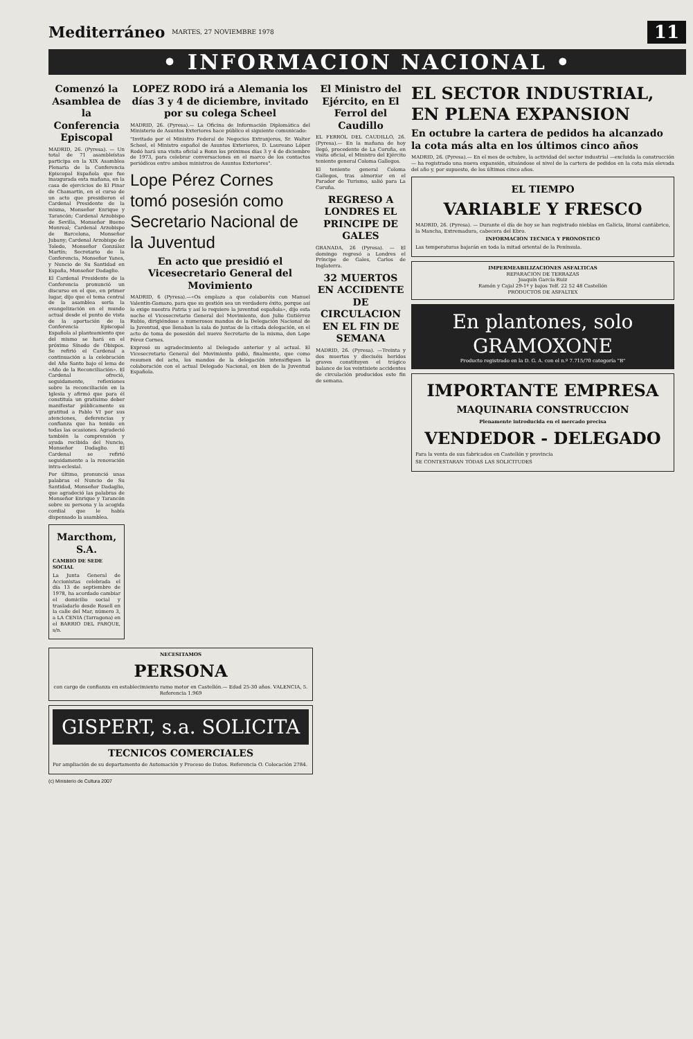Mediterráneo MARTES, 27 NOVIEMBRE 1978 11
• INFORMACION NACIONAL •
Comenzó la Asamblea de la Conferencia Episcopal
MADRID, 26. (Pyresa). — Un total de 71 asambleístas participa en la XIX Asamblea Plenaria de la Conferencia Episcopal Española que fue inaugurada esta mañana, en la casa de ejercicios de El Pinar de Chamartín, en el curso de un acto que presidieron el Cardenal Presidente de la misma, Monseñor Enrique y Tarancón; Cardenal Arzobispo de Sevilla, Monseñor Bueno Monreal; Cardenal Arzobispo de Barcelona, Monseñor Jubany; Cardenal Arzobispo de Toledo, Monseñor González Martín; Secretario de la Conferencia, Monseñor Yanes, y Nuncio de Su Santidad en España, Monseñor Dadaglio.
El Cardenal Presidente de la Conferencia pronunció un discurso en el que, en primer lugar, dijo que el tema central de la asamblea sería la evangelización en el mundo actual desde el punto de vista de la aportación de la Conferencia Episcopal Española al planteamiento que del mismo se hará en el próximo Sínodo de Obispos. Se refirió el Cardenal a continuación a la celebración del Año Santo bajo el lema de «Año de la Reconciliación». El Cardenal ofreció, seguidamente, reflexiones sobre la reconciliación en la Iglesia y afirmó que para él constituía un gratísimo deber manifestar públicamente su gratitud a Pablo VI por sus atenciones, deferencias y confianza que ha tenido en todas las ocasiones. Agradeció también la comprensión y ayuda recibida del Nuncio, Monseñor Dadaglio. El Cardenal se refirió seguidamente a la renovación intra-eclesial.
Por último, pronunció unas palabras el Nuncio de Su Santidad, Monseñor Dadaglio, que agradeció las palabras de Monseñor Enrique y Tarancón sobre su persona y la acogida cordial que le había dispensado la asamblea.
Marcthom, S.A.
CAMBIO DE SEDE SOCIAL
La Junta General de Accionistas celebrada el día 13 de septiembre de 1978, ha acordado cambiar el domicilio social y trasladarlo desde Rosell en la calle del Mar, número 3, a LA CENIA (Tarragona) en el BARRIO DEL PARQUE, s/n.
LOPEZ RODO irá a Alemania los días 3 y 4 de diciembre, invitado por su colega Scheel
MADRID, 26. (Pyresa).— La Oficina de Información Diplomática del Ministerio de Asuntos Exteriores hace público el siguiente comunicado:
"Invitado por el Ministro Federal de Negocios Extranjeros, Sr. Walter Scheel, el Ministro español de Asuntos Exteriores, D. Laureano López Rodó hará una visita oficial a Bonn los próximos días 3 y 4 de diciembre de 1973, para celebrar conversaciones en el marco de los contactos periódicos entre ambos ministros de Asuntos Exteriores".
Lope Pérez Cornes tomó posesión como Secretario Nacional de la Juventud
En acto que presidió el Vicesecretario General del Movimiento
MADRID, 6 (Pyresa).—«Os emplazo a que colaboréis con Manuel Valentín-Gamazo, para que su gestión sea un verdadero éxito, porque así lo exige nuestra Patria y así lo requiere la juventud española», dijo esta noche el Vicesecretario General del Movimiento, don Julio Gutiérrez Rubio, dirigiéndose a numerosos mandos de la Delegación Nacional de la Juventud, que llenaban la sala de juntas de la citada delegación, en el acto de toma de posesión del nuevo Secretario de la misma, don Lope Pérez Cornes.
Expresó su agradecimiento al Delegado anterior y al actual. El Vicesecretario General del Movimiento pidió, finalmente, que como resumen del acto, los mandos de la delegación intensifiquen la colaboración con el actual Delegado Nacional, en bien de la Juventud Española.
El Ministro del Ejército, en El Ferrol del Caudillo
EL FERROL DEL CAUDILLO, 26. (Pyresa).— En la mañana de hoy llegó, procedente de La Coruña, en visita oficial, el Ministro del Ejército teniente general Coloma Gallegos.
El teniente general Coloma Gallegos, tras almorzar en el Parador de Turismo, salió para La Coruña.
REGRESO A LONDRES EL PRINCIPE DE GALES
GRANADA, 26 (Pyresa). — El domingo regresó a Londres el Príncipe de Gales, Carlos de Inglaterra.
32 MUERTOS EN ACCIDENTE DE CIRCULACION EN EL FIN DE SEMANA
MADRID, 26. (Pyresa). —Treinta y dos muertos y dieciséis heridos graves constituyen el trágico balance de los veintisiete accidentes de circulación producidos este fin de semana.
EL SECTOR INDUSTRIAL, EN PLENA EXPANSION
En octubre la cartera de pedidos ha alcanzado la cota más alta en los últimos cinco años
MADRID, 26. (Pyresa).— En el mes de octubre, la actividad del sector industrial —excluida la construcción— ha registrado una nueva expansión, situándose el nivel de la cartera de pedidos en la cota más elevada del año y, por supuesto, de los últimos cinco años.
EL TIEMPO
VARIABLE Y FRESCO
MADRID, 26. (Pyresa). — Durante el día de hoy se han registrado nieblas en Galicia, litoral cantábrico, la Mancha, Extremadura, cabecera del Ebro.
INFORMACION TECNICA Y PRONOSTICO
Las temperaturas bajarán en toda la mitad oriental de la Península.
IMPERMEABILIZACIONES ASFALTICAS
REPARACION DE TERRAZAS
Joaquín García Ruiz
Ramón y Cajal 29-1º y bajos Telf. 22 52 48 Castellón
PRODUCTOS DE ASFALTEX
En plantones, solo GRAMOXONE
Producto registrado en la D. G. A. con el n.º 7.715/70 categoría "B"
IMPORTANTE EMPRESA
MAQUINARIA CONSTRUCCION
Plenamente introducida en el mercado precisa
VENDEDOR - DELEGADO
Para la venta de sus fabricados en Castellón y provincia
SE CONTESTARAN TODAS LAS SOLICITUDES
NECESITAMOS
PERSONA
con cargo de confianza en establecimiento ramo motor en Castellón.— Edad 25-30 años. VALENCIA, 5. Referencia 1.969
GISPERT, s.a. SOLICITA
TECNICOS COMERCIALES
Por ampliación de su departamento de Automación y Proceso de Datos. Referencia O. Colocación 2784.
(c) Ministerio de Cultura 2007